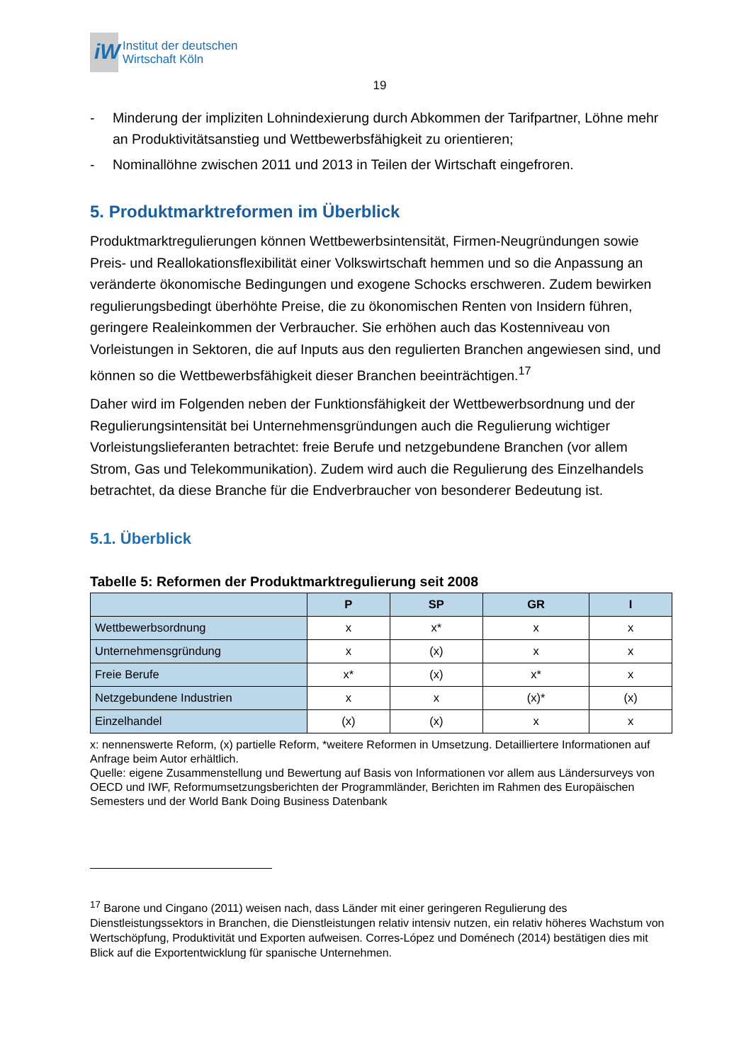iW
Institut der deutschen
Wirtschaft Köln
19
- Minderung der impliziten Lohnindexierung durch Abkommen der Tarifpartner, Löhne mehr an Produktivitätsanstieg und Wettbewerbsfähigkeit zu orientieren;
- Nominallöhne zwischen 2011 und 2013 in Teilen der Wirtschaft eingefroren.
5. Produktmarktreformen im Überblick
Produktmarktregulierungen können Wettbewerbsintensität, Firmen-Neugründungen sowie Preis- und Reallokationsflexibilität einer Volkswirtschaft hemmen und so die Anpassung an veränderte ökonomische Bedingungen und exogene Schocks erschweren. Zudem bewirken regulierungsbedingt überhöhte Preise, die zu ökonomischen Renten von Insidern führen, geringere Realeinkommen der Verbraucher. Sie erhöhen auch das Kostenniveau von Vorleistungen in Sektoren, die auf Inputs aus den regulierten Branchen angewiesen sind, und können so die Wettbewerbsfähigkeit dieser Branchen beeinträchtigen.<sup>17</sup>
Daher wird im Folgenden neben der Funktionsfähigkeit der Wettbewerbsordnung und der Regulierungsintensität bei Unternehmensgründungen auch die Regulierung wichtiger Vorleistungslieferanten betrachtet: freie Berufe und netzgebundene Branchen (vor allem Strom, Gas und Telekommunikation). Zudem wird auch die Regulierung des Einzelhandels betrachtet, da diese Branche für die Endverbraucher von besonderer Bedeutung ist.
5.1. Überblick
Tabelle 5: Reformen der Produktmarktregulierung seit 2008
| | P | SP | GR | I |
| --- | --- | --- | --- | --- |
| Wettbewerbsordnung | x | x* | x | x |
| Unternehmensgründung | x | (x) | x | x |
| Freie Berufe | x* | (x) | x* | x |
| Netzgebundene Industrien | x | x | (x)* | (x) |
| Einzelhandel | (x) | (x) | x | x |
x: nennenswerte Reform, (x) partielle Reform, *weitere Reformen in Umsetzung. Detailliertere Informationen auf Anfrage beim Autor erhältlich.
Quelle: eigene Zusammenstellung und Bewertung auf Basis von Informationen vor allem aus Ländersurveys von OECD und IWF, Reformumsetzungsberichten der Programmländer, Berichten im Rahmen des Europäischen Semesters und der World Bank Doing Business Datenbank
<sup>17</sup> Barone und Cingano (2011) weisen nach, dass Länder mit einer geringeren Regulierung des Dienstleistungssektors in Branchen, die Dienstleistungen relativ intensiv nutzen, ein relativ höheres Wachstum von Wertschöpfung, Produktivität und Exporten aufweisen. Corres-López und Doménech (2014) bestätigen dies mit Blick auf die Exportentwicklung für spanische Unternehmen.